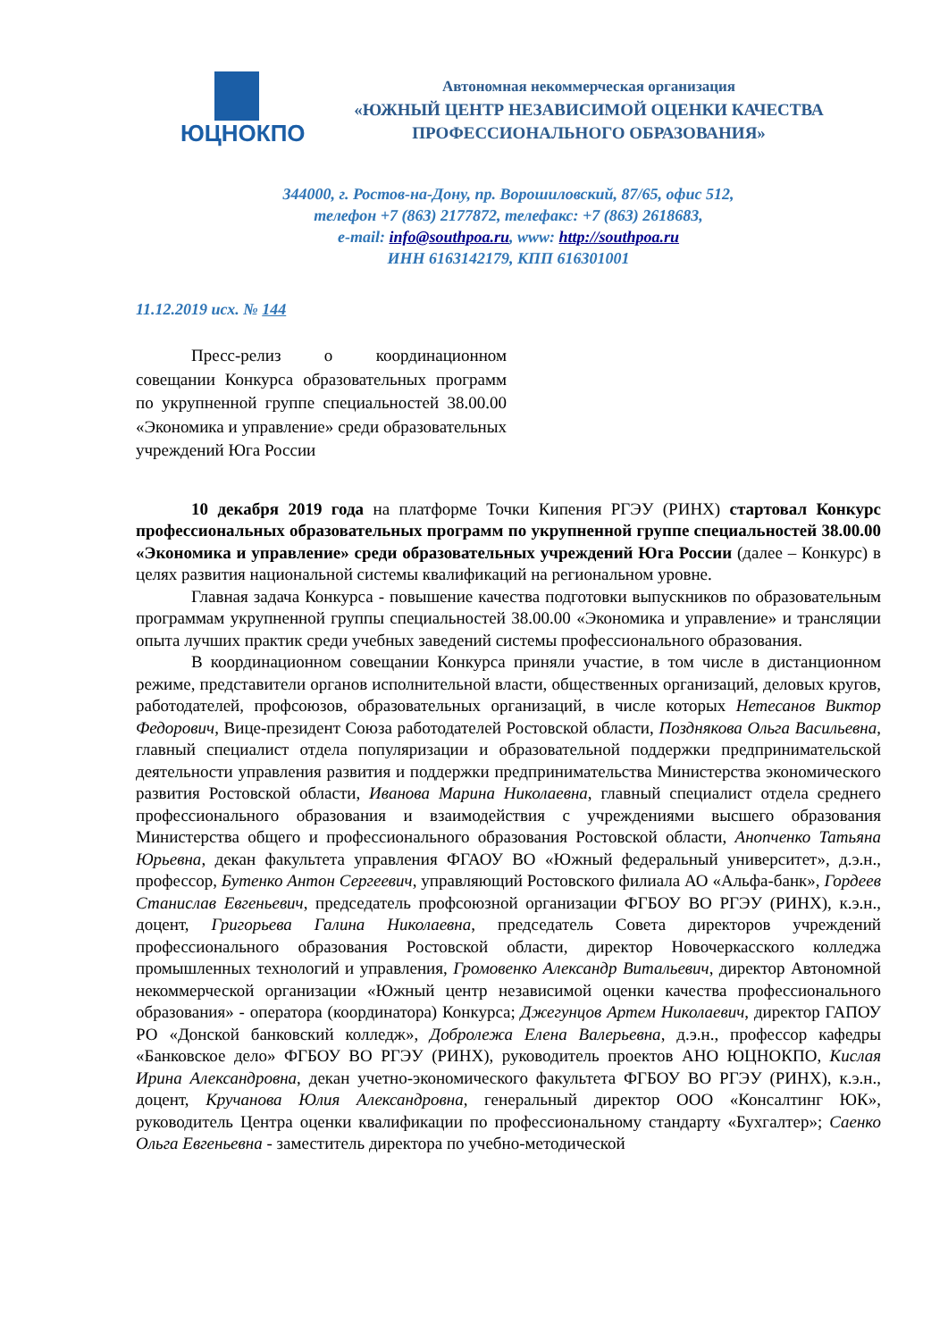ЮЦНОКПО
Автономная некоммерческая организация
«ЮЖНЫЙ ЦЕНТР НЕЗАВИСИМОЙ ОЦЕНКИ КАЧЕСТВА
ПРОФЕССИОНАЛЬНОГО ОБРАЗОВАНИЯ»
344000, г. Ростов-на-Дону, пр. Ворошиловский, 87/65, офис 512,
телефон +7 (863) 2177872, телефакс: +7 (863) 2618683,
e-mail: info@southpoa.ru, www: http://southpoa.ru
ИНН 6163142179, КПП 616301001
11.12.2019 исх. № 144
Пресс-релиз о координационном совещании Конкурса образовательных программ по укрупненной группе специальностей 38.00.00 «Экономика и управление» среди образовательных учреждений Юга России
10 декабря 2019 года на платформе Точки Кипения РГЭУ (РИНХ) стартовал Конкурс профессиональных образовательных программ по укрупненной группе специальностей 38.00.00 «Экономика и управление» среди образовательных учреждений Юга России (далее – Конкурс) в целях развития национальной системы квалификаций на региональном уровне.
Главная задача Конкурса - повышение качества подготовки выпускников по образовательным программам укрупненной группы специальностей 38.00.00 «Экономика и управление» и трансляции опыта лучших практик среди учебных заведений системы профессионального образования.
В координационном совещании Конкурса приняли участие, в том числе в дистанционном режиме, представители органов исполнительной власти, общественных организаций, деловых кругов, работодателей, профсоюзов, образовательных организаций, в числе которых Нетесанов Виктор Федорович, Вице-президент Союза работодателей Ростовской области, Позднякова Ольга Васильевна, главный специалист отдела популяризации и образовательной поддержки предпринимательской деятельности управления развития и поддержки предпринимательства Министерства экономического развития Ростовской области, Иванова Марина Николаевна, главный специалист отдела среднего профессионального образования и взаимодействия с учреждениями высшего образования Министерства общего и профессионального образования Ростовской области, Анопченко Татьяна Юрьевна, декан факультета управления ФГАОУ ВО «Южный федеральный университет», д.э.н., профессор, Бутенко Антон Сергеевич, управляющий Ростовского филиала АО «Альфа-банк», Гордеев Станислав Евгеньевич, председатель профсоюзной организации ФГБОУ ВО РГЭУ (РИНХ), к.э.н., доцент, Григорьева Галина Николаевна, председатель Совета директоров учреждений профессионального образования Ростовской области, директор Новочеркасского колледжа промышленных технологий и управления, Громовенко Александр Витальевич, директор Автономной некоммерческой организации «Южный центр независимой оценки качества профессионального образования» - оператора (координатора) Конкурса; Джегунцов Артем Николаевич, директор ГАПОУ РО «Донской банковский колледж», Добролежа Елена Валерьевна, д.э.н., профессор кафедры «Банковское дело» ФГБОУ ВО РГЭУ (РИНХ), руководитель проектов АНО ЮЦНОКПО, Кислая Ирина Александровна, декан учетно-экономического факультета ФГБОУ ВО РГЭУ (РИНХ), к.э.н., доцент, Кручанова Юлия Александровна, генеральный директор ООО «Консалтинг ЮК», руководитель Центра оценки квалификации по профессиональному стандарту «Бухгалтер»; Саенко Ольга Евгеньевна - заместитель директора по учебно-методической